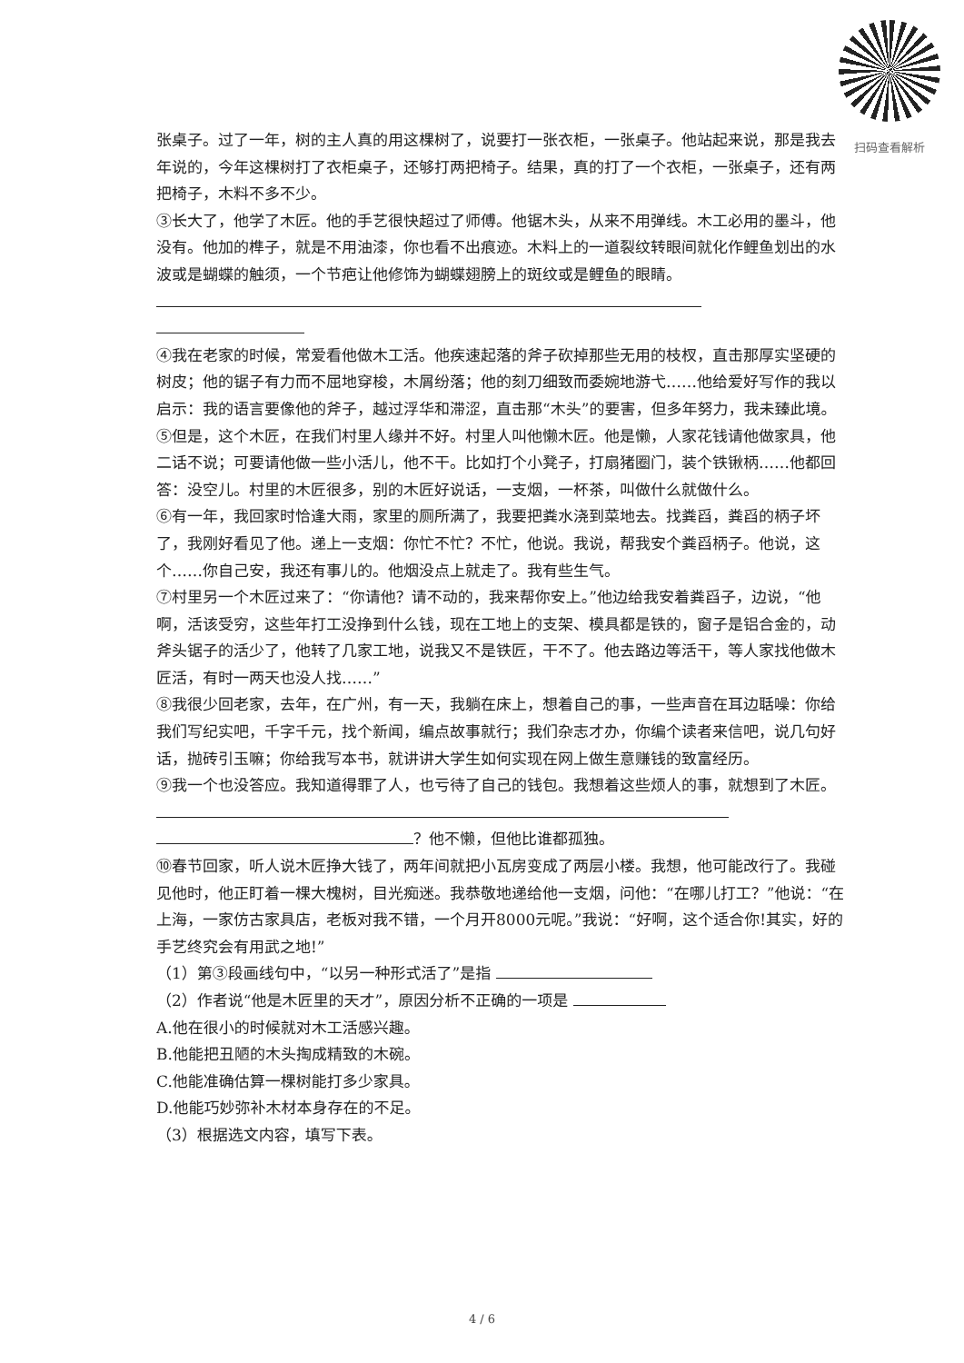扫码查看解析
张桌子。过了一年，树的主人真的用这棵树了，说要打一张衣柜，一张桌子。他站起来说，那是我去年说的，今年这棵树打了衣柜桌子，还够打两把椅子。结果，真的打了一个衣柜，一张桌子，还有两把椅子，木料不多不少。
③长大了，他学了木匠。他的手艺很快超过了师傅。他锯木头，从来不用弹线。木工必用的墨斗，他没有。他加的榫子，就是不用油漆，你也看不出痕迹。木料上的一道裂纹转眼间就化作鲤鱼划出的水波或是蝴蝶的触须，一个节疤让他修饰为蝴蝶翅膀上的斑纹或是鲤鱼的眼睛。
④我在老家的时候，常爱看他做木工活。他疾速起落的斧子砍掉那些无用的枝杈，直击那厚实坚硬的树皮；他的锯子有力而不屈地穿梭，木屑纷落；他的刻刀细致而委婉地游弋……他给爱好写作的我以启示：我的语言要像他的斧子，越过浮华和滞涩，直击那“木头”的要害，但多年努力，我未臻此境。
⑤但是，这个木匠，在我们村里人缘并不好。村里人叫他懒木匠。他是懒，人家花钱请他做家具，他二话不说；可要请他做一些小活儿，他不干。比如打个小凳子，打扇猪圈门，装个铁锹柄……他都回答：没空儿。村里的木匠很多，别的木匠好说话，一支烟，一杯茶，叫做什么就做什么。
⑥有一年，我回家时恰逢大雨，家里的厕所满了，我要把粪水浇到菜地去。找粪舀，粪舀的柄子坏了，我刚好看见了他。递上一支烟：你忙不忙？不忙，他说。我说，帮我安个粪舀柄子。他说，这个……你自己安，我还有事儿的。他烟没点上就走了。我有些生气。
⑦村里另一个木匠过来了：“你请他？请不动的，我来帮你安上。”他边给我安着粪舀子，边说，“他啊，活该受穷，这些年打工没挣到什么钱，现在工地上的支架、模具都是铁的，窗子是铝合金的，动斧头锯子的活少了，他转了几家工地，说我又不是铁匠，干不了。他去路边等活干，等人家找他做木匠活，有时一两天也没人找……”
⑧我很少回老家，去年，在广州，有一天，我躺在床上，想着自己的事，一些声音在耳边聒噪：你给我们写纪实吧，千字千元，找个新闻，编点故事就行；我们杂志才办，你编个读者来信吧，说几句好话，抛砖引玉嘛；你给我写本书，就讲讲大学生如何实现在网上做生意赚钱的致富经历。
⑨我一个也没答应。我知道得罪了人，也亏待了自己的钱包。我想着这些烦人的事，就想到了木匠。
？他不懒，但他比谁都孤独。
⑩春节回家，听人说木匠挣大钱了，两年间就把小瓦房变成了两层小楼。我想，他可能改行了。我碰见他时，他正盯着一棵大槐树，目光痴迷。我恭敬地递给他一支烟，问他：“在哪儿打工？”他说：“在上海，一家仿古家具店，老板对我不错，一个月开8000元呢。”我说：“好啊，这个适合你!其实，好的手艺终究会有用武之地!”
（1）第③段画线句中，“以另一种形式活了”是指
（2）作者说“他是木匠里的天才”，原因分析不正确的一项是
A.他在很小的时候就对木工活感兴趣。
B.他能把丑陋的木头掏成精致的木碗。
C.他能准确估算一棵树能打多少家具。
D.他能巧妙弥补木材本身存在的不足。
（3）根据选文内容，填写下表。
4 / 6